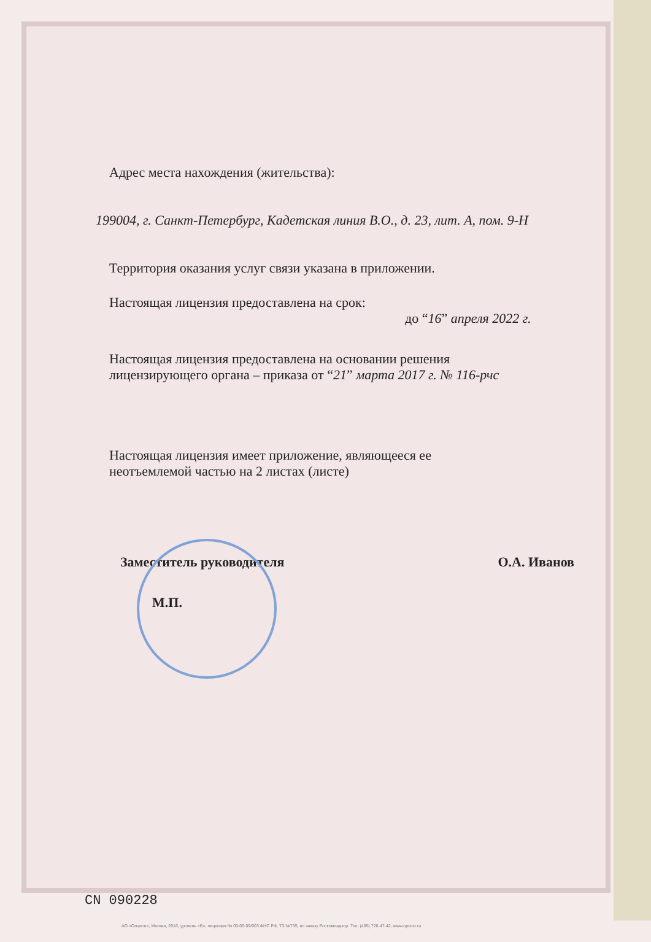Адрес места нахождения (жительства):
199004, г. Санкт-Петербург, Кадетская линия В.О., д. 23, лит. А, пом. 9-Н
Территория оказания услуг связи указана в приложении.
Настоящая лицензия предоставлена на срок:
до “16” апреля 2022 г.
Настоящая лицензия предоставлена на основании решения
лицензирующего органа – приказа от “21” марта 2017 г. № 116-рчс
Настоящая лицензия имеет приложение, являющееся ее
неотъемлемой частью на 2 листах (листе)
Заместитель руководителя О.А. Иванов
М.П.
CN 090228
АО «Опцион», Москва, 2016, уровень «Б», лицензия № 05-05-09/003 ФНС РФ, ТЗ №735, по заказу Роскомнадзор. Тел. (495) 726-47-42, www.opcion.ru